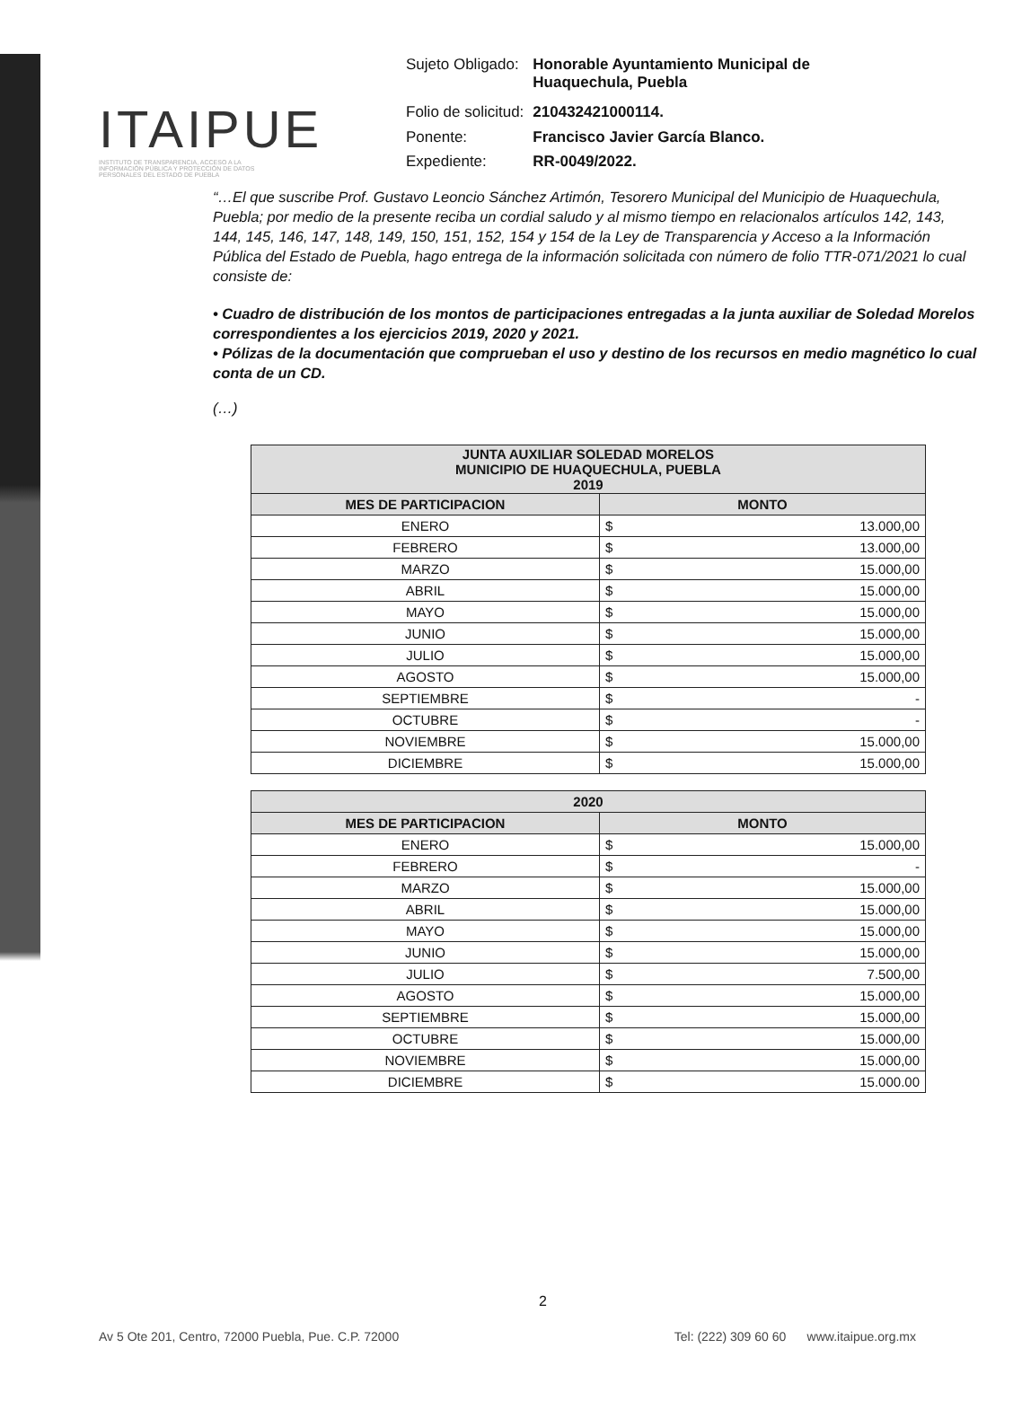ITAIPUE
INSTITUTO DE TRANSPARENCIA, ACCESO A LA INFORMACIÓN PÚBLICA Y PROTECCIÓN DE DATOS PERSONALES DEL ESTADO DE PUEBLA
| Sujeto Obligado: | Honorable Ayuntamiento Municipal de Huaquechula, Puebla |
| Folio de solicitud: | 210432421000114. |
| Ponente: | Francisco Javier García Blanco. |
| Expediente: | RR-0049/2022. |
“…El que suscribe Prof. Gustavo Leoncio Sánchez Artimón, Tesorero Municipal del Municipio de Huaquechula, Puebla; por medio de la presente reciba un cordial saludo y al mismo tiempo en relacionalos artículos 142, 143, 144, 145, 146, 147, 148, 149, 150, 151, 152, 154 y 154 de la Ley de Transparencia y Acceso a la Información Pública del Estado de Puebla, hago entrega de la información solicitada con número de folio TTR-071/2021 lo cual consiste de:
• Cuadro de distribución de los montos de participaciones entregadas a la junta auxiliar de Soledad Morelos correspondientes a los ejercicios 2019, 2020 y 2021.
• Pólizas de la documentación que comprueban el uso y destino de los recursos en medio magnético lo cual conta de un CD.
(…)
| JUNTA AUXILIAR SOLEDAD MORELOS MUNICIPIO DE HUAQUECHULA, PUEBLA 2019 | |
| --- | --- |
| MES DE PARTICIPACION | MONTO |
| ENERO | $ 13.000,00 |
| FEBRERO | $ 13.000,00 |
| MARZO | $ 15.000,00 |
| ABRIL | $ 15.000,00 |
| MAYO | $ 15.000,00 |
| JUNIO | $ 15.000,00 |
| JULIO | $ 15.000,00 |
| AGOSTO | $ 15.000,00 |
| SEPTIEMBRE | $ - |
| OCTUBRE | $ - |
| NOVIEMBRE | $ 15.000,00 |
| DICIEMBRE | $ 15.000,00 |
| 2020 | |
| --- | --- |
| MES DE PARTICIPACION | MONTO |
| ENERO | $ 15.000,00 |
| FEBRERO | $ - |
| MARZO | $ 15.000,00 |
| ABRIL | $ 15.000,00 |
| MAYO | $ 15.000,00 |
| JUNIO | $ 15.000,00 |
| JULIO | $ 7.500,00 |
| AGOSTO | $ 15.000,00 |
| SEPTIEMBRE | $ 15.000,00 |
| OCTUBRE | $ 15.000,00 |
| NOVIEMBRE | $ 15.000,00 |
| DICIEMBRE | $ 15.000.00 |
2
Av 5 Ote 201, Centro, 72000 Puebla, Pue. C.P. 72000 Tel: (222) 309 60 60 www.itaipue.org.mx